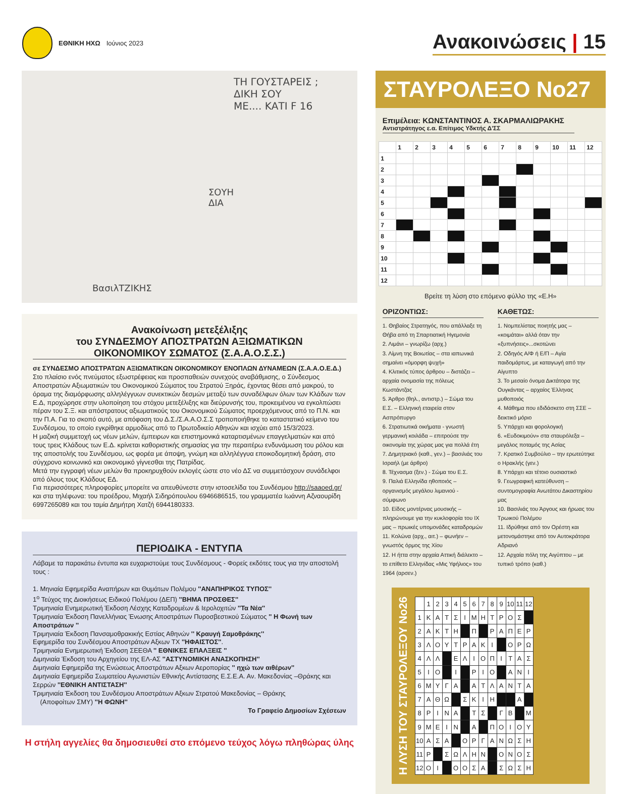ΕΘΝΙΚΗ ΗΧΩ Ιούνιος 2023
Ανακοινώσεις | 15
ΤΗ ΓΟΥΣΤΑΡΕΙΣ ;
ΔΙΚΗ ΣΟΥ
ΜΕ.... ΚΑΤΙ F 16
ΣΟΥΗ
ΔΙΑ
ΒασιλΤΖΙΚΗΣ
Ανακοίνωση μετεξέλιξης
του ΣΥΝΔΕΣΜΟΥ ΑΠΟΣΤΡΑΤΩΝ ΑΞΙΩΜΑΤΙΚΩΝ
ΟΙΚΟΝΟΜΙΚΟΥ ΣΩΜΑΤΟΣ (Σ.Α.Α.Ο.Σ.Σ.)
σε ΣΥΝΔΕΣΜΟ ΑΠΟΣΤΡΑΤΩΝ ΑΞΙΩΜΑΤΙΚΩΝ ΟΙΚΟΝΟΜΙΚΟΥ ΕΝΟΠΛΩΝ ΔΥΝΑΜΕΩΝ (Σ.Α.Α.Ο.Ε.Δ.)
Στο πλαίσιο ενός πνεύματος εξωστρέφειας και προσπαθειών συνεχούς αναβάθμισης, ο Σύνδεσμος Αποστρατών Αξιωματικών του Οικονομικού Σώματος του Στρατού Ξηράς, έχοντας θέσει από μακρού, το όραμα της διαμόρφωσης αλληλέγγυων συνεκτικών δεσμών μεταξύ των συναδέλφων όλων των Κλάδων των Ε.Δ, προχώρησε στην υλοποίηση του στόχου μετεξέλιξης και διεύρυνσής του, προκειμένου να εγκολπώσει πέραν του Σ.Ξ. και απόστρατους αξιωματικούς του Οικονομικού Σώματος προερχόμενους από το Π.Ν. και την Π.Α. Για το σκοπό αυτό, με απόφαση του Δ.Σ./Σ.Α.Α.Ο.Σ.Σ τροποποιήθηκε το καταστατικό κείμενο του Συνδέσμου, το οποίο εγκρίθηκε αρμοδίως από το Πρωτοδικείο Αθηνών και ισχύει από 15/3/2023.
Η μαζική συμμετοχή ως νέων μελών, έμπειρων και επιστημονικά καταρτισμένων επαγγελματιών και από τους τρεις Κλάδους των Ε.Δ. κρίνεται καθοριστικής σημασίας για την περαιτέρω ενδυνάμωση του ρόλου και της αποστολής του Συνδέσμου, ως φορέα με άποψη, γνώμη και αλληλέγγυα εποικοδομητική δράση, στο σύγχρονο κοινωνικό και οικονομικό γίγνεσθαι της Πατρίδας.
Μετά την εγγραφή νέων μελών θα προκηρυχθούν εκλογές ώστε στο νέο ΔΣ να συμμετάσχουν συνάδελφοι από όλους τους Κλάδους ΕΔ.
Για περισσότερες πληροφορίες μπορείτε να απευθύνεστε στην ιστοσελίδα του Συνδέσμου http://saaoed.gr/ και στα τηλέφωνα: του προέδρου, Μιχαήλ Σιδηρόπουλου 6946686515, του γραμματέα Ιωάννη Αζναουρίδη 6997265089 και του ταμία Δημήτρη Χατζή 6944180333.
ΠΕΡΙΟΔΙΚΑ - ΕΝΤΥΠΑ
Λάβαμε τα παρακάτω έντυπα και ευχαριστούμε τους Συνδέσμους - Φορείς εκδότες τους για την αποστολή τους :
1. Μηνιαία Εφημερίδα Αναπήρων και Θυμάτων Πολέμου ''ΑΝΑΠΗΡΙΚΟΣ ΤΥΠΟΣ''
1<sup>ο</sup> Τεύχος της Διοικήσεως Ειδικού Πολέμου (ΔΕΠ) ''ΒΗΜΑ ΠΡΟΣΘΕΣ''
Τριμηνιαία Ενημερωτική Έκδοση Λέσχης Καταδρομέων & Ιερολοχιτών ''Τα Νέα''
Τριμηνιαία Έκδοση Πανελλήνιας Ένωσης Αποστράτων Πυροσβεστικού Σώματος '' Η Φωνή των Αποστράτων ''
Τριμηνιαία Έκδοση Πανσαμοθρακικής Εστίας Αθηνών '' Κραυγή Σαμοθράκης''
Εφημερίδα του Συνδέσμου Αποστράτων Αξκων ΤΧ ''ΗΦΑΙΣΤΟΣ''.
Τριμηνιαία Ενημερωτική Έκδοση ΣΕΕΘΑ '' ΕΘΝΙΚΕΣ ΕΠΑΛΞΕΙΣ ''
Διμηνιαία Έκδοση του Αρχηγείου της ΕΛ-ΑΣ ''ΑΣΤΥΝΟΜΙΚΗ ΑΝΑΣΚΟΠΗΣΗ''
Διμηνιαία Εφημερίδα της Ενώσεως Αποστράτων Αξκων Αεροπορίας '' ηχώ των αιθέρων''
Διμηνιαία Εφημερίδα Σωματείου Αγωνιστών Εθνικής Αντίστασης Ε.Σ.Ε.Α. Αν. Μακεδονίας –Θράκης και Σερρών ''ΕΘΝΙΚΗ ΑΝΤΙΣΤΑΣΗ''
Τριμηνιαία Έκδοση του Συνδέσμου Αποστράτων Αξκων Στρατού Μακεδονίας – Θράκης
(Αποφοίτων ΣΜΥ) ''Η ΦΩΝΗ''
Το Γραφείο Δημοσίων Σχέσεων
Η στήλη αγγελίες θα δημοσιευθεί στο επόμενο τεύχος λόγω πληθώρας ύλης
ΣΤΑΥΡΟΛΕΞΟ Νο27
Επιμέλεια: ΚΩΝΣΤΑΝΤΙΝΟΣ Α. ΣΚΑΡΜΑΛΙΩΡΑΚΗΣ
Αντιστράτηγος ε.α. Επίτιμος Υδκτής Δ'ΣΣ
| | 1 | 2 | 3 | 4 | 5 | 6 | 7 | 8 | 9 | 10 | 11 | 12 |
| --- | --- | --- | --- | --- | --- | --- | --- | --- | --- | --- | --- | --- |
| 1 | | | | | | | | | | | | |
| 2 | | | | | | | | | | | | |
| 3 | | | | | | | | | | | | |
| 4 | | | | | | | | | | | | |
| 5 | | | | | | | | | | | | |
| 6 | | | | | | | | | | | | |
| 7 | | | | | | | | | | | | |
| 8 | | | | | | | | | | | | |
| 9 | | | | | | | | | | | | |
| 10 | | | | | | | | | | | | |
| 11 | | | | | | | | | | | | |
| 12 | | | | | | | | | | | | |
Βρείτε τη λύση στο επόμενο φύλλο της «Ε.Η»
ΟΡΙΖΟΝΤΙΩΣ:
1. Θηβαίος Στρατηγός, που απάλλαξε τη Θήβα από τη Σπαρτιατική Ηγεμονία
2. Λιμάνι – γνωρίζω (αρχ.)
3. Λίμνη της Βοιωτίας – στα ιαπωνικά σημαίνει «όμορφη ψυχή»
4. Κλιτικός τύπος άρθρου – διστάζει –αρχαία ονομασία της πόλεως Κωστάντζας
5. Άρθρο (θηλ., αντιστρ.) – Σώμα του Ε.Σ. – Ελληνική εταιρεία στον Ασπρόπυργο
6. Στρατιωτικά οικήματα - γνωστή γερμανική κοιλάδα – επιτρούσε την οικονομία της χώρας μας για πολλά έτη
7. Δημητριακό (καθ., γεν.) – βασιλιάς του Ισραήλ (με άρθρο)
8. Τέχνασμα (ξεν.) - Σώμα του Ε.Σ.
9. Παλιά Ελληνίδα ηθοποιός – οργανισμός μεγάλου λιμανιού - σύμφωνο
10. Είδος μοντέρνας μουσικής – πληρώνουμε για την κυκλοφορία του ΙΧ μας – πρωικές υπομονάδες καταδρομών
11. Κολώνα (αρχ., αιτ.) – φωνήεν – γνωστός όρμος της Χίου
12. Η ήττα στην αρχαία Αττική διάλεκτο – το επίθετο Ελληνίδας «Μις Υφήλιος» του 1964 (αρσεν.)
ΚΑΘΕΤΩΣ:
1. Νομπελίστας ποιητής μας – «κοιμάται» αλλά όταν την «ξυπνήσεις»...σκοτώνει
2. Οδηγός Α/Φ ή Ε/Π – Αγία παιδομάρτυς, με καταγωγή από την Αίγυπτο
3. Το μεσαίο όνομα Δικτάτορα της Ουγκάντας – αρχαίος Έλληνας μυθοποιός
4. Μάθημα που εδιδάσκετο στη ΣΣΕ – δεικτικό μόριο
5. Υπάρχει και φορολογική
6. «Ευδοκιμούν» στα σταυρόλεξα – μεγάλος ποταμός της Ασίας
7. Κρατικό Συμβούλιο – την ερωτεύτηκε ο Ηρακλής (γεν.)
8. Υπάρχει και τέτοιο ουσιαστικό
9. Γεωγραφική κατεύθυνση – συντομογραφία Ανωτάτου Δικαστηρίου μας
10. Βασιλιάς του Άργους και ήρωας του Τρωικού Πολέμου
11. Ιδρύθηκε από τον Ορέστη και μετονομάστηκε από τον Αυτοκράτορα Αδριανό
12. Αρχαία πόλη της Αιγύπτου – με τυπικό τρόπο (καθ.)
Η ΛΥΣΗ ΤΟΥ ΣΤΑΥΡΟΛΕΞΟΥ Νο26
| | 1 | 2 | 3 | 4 | 5 | 6 | 7 | 8 | 9 | 10 | 11 | 12 |
| 1 | Κ | Α | Τ | Σ | Ι | Μ | Η | Τ | Ρ | Ο | Σ | |
| 2 | Α | Κ | Τ | Η | | Π | | Ρ | Α | Π | Ε | Ρ |
| 3 | Λ | Ο | Υ | Τ | Ρ | Α | Κ | Ι | | Ο | Ρ | Ω |
| 4 | Λ | Λ | | Ε | Λ | Ι | Ο | Π | Ι | Τ | Α | Σ |
| 5 | Ι | Ο | | Ι | | Ρ | Ι | Ο | | Α | Ν | Ι |
| 6 | Μ | Υ | Γ | Α | | Α | Τ | Λ | Α | Ν | Τ | Α |
| 7 | Α | Θ | Ω | | Σ | Κ | Ι | Η | | | Α | |
| 8 | Ρ | Ι | Ν | Α | | Τ | Σ | | Γ | Β | | Μ |
| 9 | Μ | Ε | Ι | Ν | | Α | | Π | Ο | Ι | Ο | Υ |
| 10 | Α | Σ | Α | | Ο | Ρ | Γ | Α | Ν | Ω | Σ | Η |
| 11 | Ρ | | Σ | Ω | Λ | Η | Ν | | Ο | Ν | Ο | Σ |
| 12 | Ο | Ι | | Ο | Ο | Σ | Α | | Σ | Ω | Σ | Η |